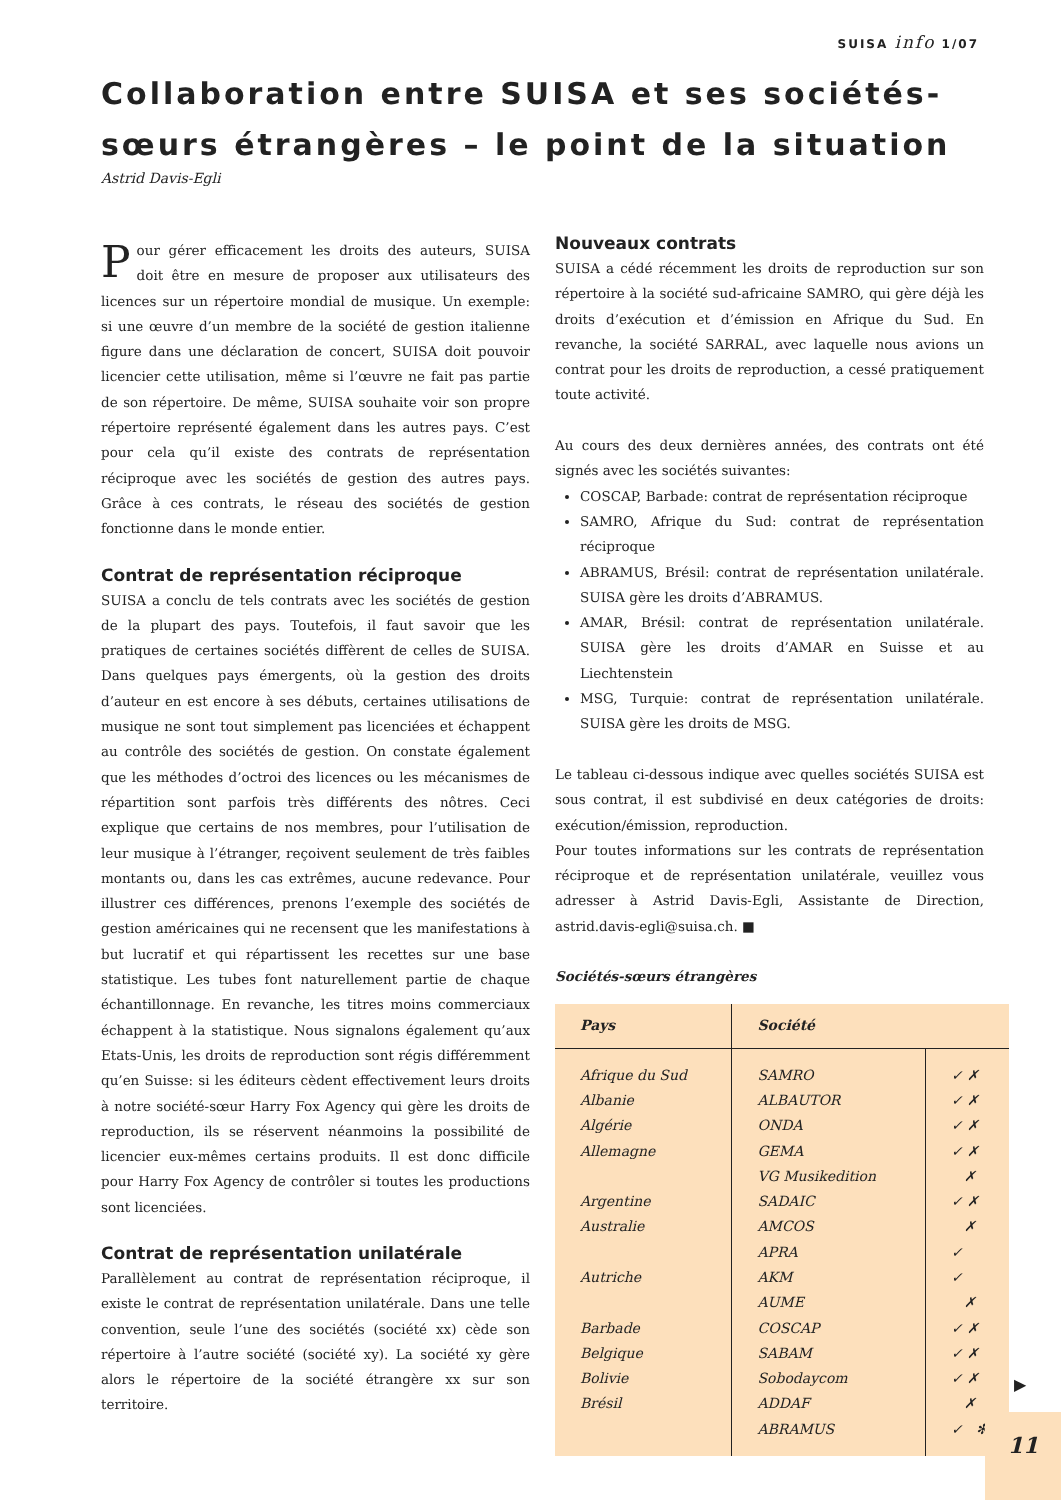SUISA info 1/07
Collaboration entre SUISA et ses sociétés-sœurs étrangères – le point de la situation
Astrid Davis-Egli
Pour gérer efficacement les droits des auteurs, SUISA doit être en mesure de proposer aux utilisateurs des licences sur un répertoire mondial de musique. Un exemple: si une œuvre d’un membre de la société de gestion italienne figure dans une déclaration de concert, SUISA doit pouvoir licencier cette utilisation, même si l’œuvre ne fait pas partie de son répertoire. De même, SUISA souhaite voir son propre répertoire représenté également dans les autres pays. C’est pour cela qu’il existe des contrats de représentation réciproque avec les sociétés de gestion des autres pays. Grâce à ces contrats, le réseau des sociétés de gestion fonctionne dans le monde entier.
Contrat de représentation réciproque
SUISA a conclu de tels contrats avec les sociétés de gestion de la plupart des pays. Toutefois, il faut savoir que les pratiques de certaines sociétés diffèrent de celles de SUISA. Dans quelques pays émergents, où la gestion des droits d’auteur en est encore à ses débuts, certaines utilisations de musique ne sont tout simplement pas licenciées et échappent au contrôle des sociétés de gestion. On constate également que les méthodes d’octroi des licences ou les mécanismes de répartition sont parfois très différents des nôtres. Ceci explique que certains de nos membres, pour l’utilisation de leur musique à l’étranger, reçoivent seulement de très faibles montants ou, dans les cas extrêmes, aucune redevance. Pour illustrer ces différences, prenons l’exemple des sociétés de gestion américaines qui ne recensent que les manifestations à but lucratif et qui répartissent les recettes sur une base statistique. Les tubes font naturellement partie de chaque échantillonnage. En revanche, les titres moins commerciaux échappent à la statistique. Nous signalons également qu’aux Etats-Unis, les droits de reproduction sont régis différemment qu’en Suisse: si les éditeurs cèdent effectivement leurs droits à notre société-sœur Harry Fox Agency qui gère les droits de reproduction, ils se réservent néanmoins la possibilité de licencier eux-mêmes certains produits. Il est donc difficile pour Harry Fox Agency de contrôler si toutes les productions sont licenciées.
Contrat de représentation unilatérale
Parallèlement au contrat de représentation réciproque, il existe le contrat de représentation unilatérale. Dans une telle convention, seule l’une des sociétés (société xx) cède son répertoire à l’autre société (société xy). La société xy gère alors le répertoire de la société étrangère xx sur son territoire.
Nouveaux contrats
SUISA a cédé récemment les droits de reproduction sur son répertoire à la société sud-africaine SAMRO, qui gère déjà les droits d’exécution et d’émission en Afrique du Sud. En revanche, la société SARRAL, avec laquelle nous avions un contrat pour les droits de reproduction, a cessé pratiquement toute activité.
Au cours des deux dernières années, des contrats ont été signés avec les sociétés suivantes:
COSCAP, Barbade: contrat de représentation réciproque
SAMRO, Afrique du Sud: contrat de représentation réciproque
ABRAMUS, Brésil: contrat de représentation unilatérale. SUISA gère les droits d’ABRAMUS.
AMAR, Brésil: contrat de représentation unilatérale. SUISA gère les droits d’AMAR en Suisse et au Liechtenstein
MSG, Turquie: contrat de représentation unilatérale. SUISA gère les droits de MSG.
Le tableau ci-dessous indique avec quelles sociétés SUISA est sous contrat, il est subdivisé en deux catégories de droits: exécution/émission, reproduction.
Pour toutes informations sur les contrats de représentation réciproque et de représentation unilatérale, veuillez vous adresser à Astrid Davis-Egli, Assistante de Direction, astrid.davis-egli@suisa.ch. ■
Sociétés-sœurs étrangères
| Pays | Société | |
| --- | --- | --- |
| Afrique du Sud | SAMRO | ✓ ✗ |
| Albanie | ALBAUTOR | ✓ ✗ |
| Algérie | ONDA | ✓ ✗ |
| Allemagne | GEMA | ✓ ✗ |
| | VG Musikedition | ✗ |
| Argentine | SADAIC | ✓ ✗ |
| Australie | AMCOS | ✗ |
| | APRA | ✓ |
| Autriche | AKM | ✓ |
| | AUME | ✗ |
| Barbade | COSCAP | ✓ ✗ |
| Belgique | SABAM | ✓ ✗ |
| Bolivie | Sobodaycom | ✓ ✗ |
| Brésil | ADDAF | ✗ |
| | ABRAMUS | ✓ ✻ |
▶
11